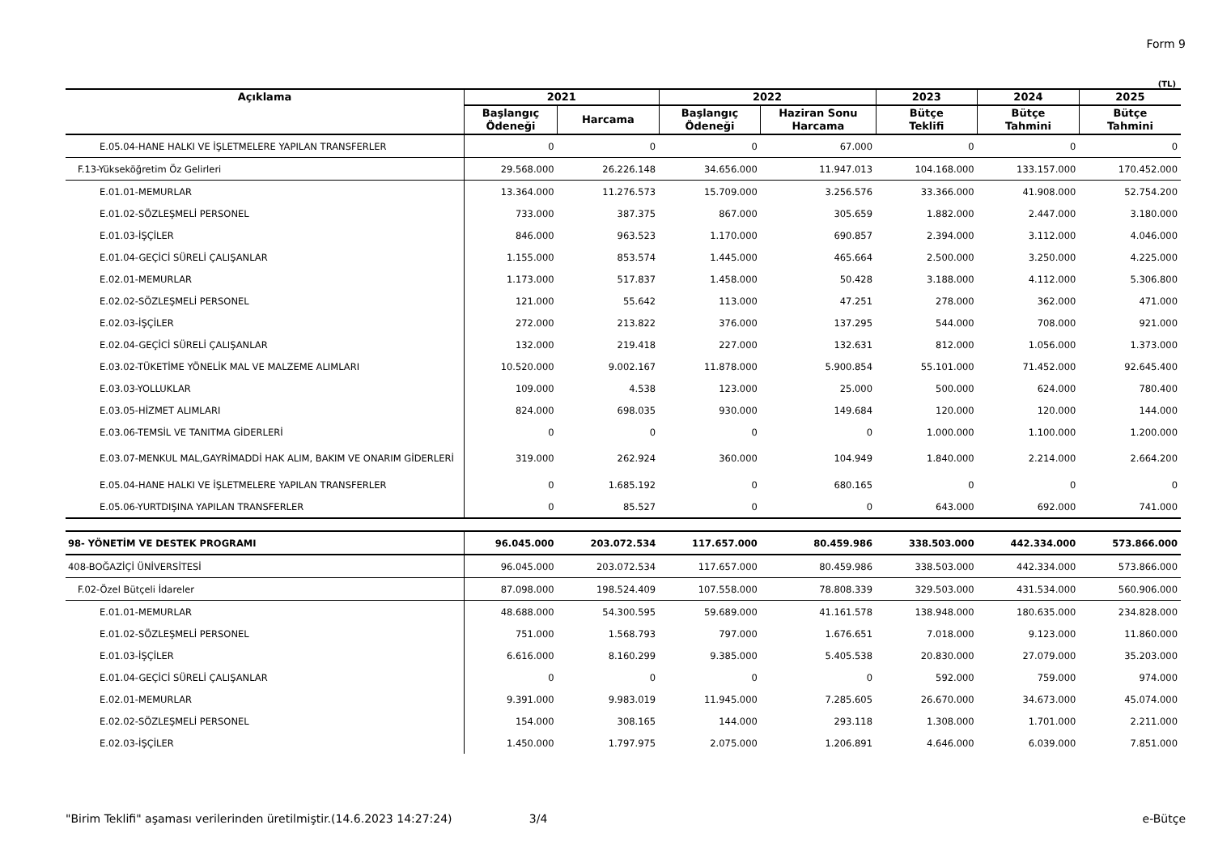Form 9
(TL)
| Açıklama | 2021 | | 2022 | | 2023 | 2024 | 2025 |
| --- | --- | --- | --- | --- | --- | --- | --- |
| | Başlangıç Ödeneği | Harcama | Başlangıç Ödeneği | Haziran Sonu Harcama | Bütçe Teklifi | Bütçe Tahmini | Bütçe Tahmini |
| E.05.04-HANE HALKI VE İŞLETMELERE YAPILAN TRANSFERLER | 0 | 0 | 0 | 67.000 | 0 | 0 | 0 |
| F.13-Yükseköğretim Öz Gelirleri | 29.568.000 | 26.226.148 | 34.656.000 | 11.947.013 | 104.168.000 | 133.157.000 | 170.452.000 |
| E.01.01-MEMURLAR | 13.364.000 | 11.276.573 | 15.709.000 | 3.256.576 | 33.366.000 | 41.908.000 | 52.754.200 |
| E.01.02-SÖZLEŞMELİ PERSONEL | 733.000 | 387.375 | 867.000 | 305.659 | 1.882.000 | 2.447.000 | 3.180.000 |
| E.01.03-İŞÇİLER | 846.000 | 963.523 | 1.170.000 | 690.857 | 2.394.000 | 3.112.000 | 4.046.000 |
| E.01.04-GEÇİCİ SÜRELİ ÇALIŞANLAR | 1.155.000 | 853.574 | 1.445.000 | 465.664 | 2.500.000 | 3.250.000 | 4.225.000 |
| E.02.01-MEMURLAR | 1.173.000 | 517.837 | 1.458.000 | 50.428 | 3.188.000 | 4.112.000 | 5.306.800 |
| E.02.02-SÖZLEŞMELİ PERSONEL | 121.000 | 55.642 | 113.000 | 47.251 | 278.000 | 362.000 | 471.000 |
| E.02.03-İŞÇİLER | 272.000 | 213.822 | 376.000 | 137.295 | 544.000 | 708.000 | 921.000 |
| E.02.04-GEÇİCİ SÜRELİ ÇALIŞANLAR | 132.000 | 219.418 | 227.000 | 132.631 | 812.000 | 1.056.000 | 1.373.000 |
| E.03.02-TÜKETİME YÖNELİK MAL VE MALZEME ALIMLARI | 10.520.000 | 9.002.167 | 11.878.000 | 5.900.854 | 55.101.000 | 71.452.000 | 92.645.400 |
| E.03.03-YOLLUKLAR | 109.000 | 4.538 | 123.000 | 25.000 | 500.000 | 624.000 | 780.400 |
| E.03.05-HİZMET ALIMLARI | 824.000 | 698.035 | 930.000 | 149.684 | 120.000 | 120.000 | 144.000 |
| E.03.06-TEMSİL VE TANITMA GİDERLERİ | 0 | 0 | 0 | 0 | 1.000.000 | 1.100.000 | 1.200.000 |
| E.03.07-MENKUL MAL,GAYRİMADDİ HAK ALIM, BAKIM VE ONARIM GİDERLERİ | 319.000 | 262.924 | 360.000 | 104.949 | 1.840.000 | 2.214.000 | 2.664.200 |
| E.05.04-HANE HALKI VE İŞLETMELERE YAPILAN TRANSFERLER | 0 | 1.685.192 | 0 | 680.165 | 0 | 0 | 0 |
| E.05.06-YURTDIŞINA YAPILAN TRANSFERLER | 0 | 85.527 | 0 | 0 | 643.000 | 692.000 | 741.000 |
| 98- YÖNETİM VE DESTEK PROGRAMI | 96.045.000 | 203.072.534 | 117.657.000 | 80.459.986 | 338.503.000 | 442.334.000 | 573.866.000 |
| 408-BOĞAZİÇİ ÜNİVERSİTESİ | 96.045.000 | 203.072.534 | 117.657.000 | 80.459.986 | 338.503.000 | 442.334.000 | 573.866.000 |
| F.02-Özel Bütçeli İdareler | 87.098.000 | 198.524.409 | 107.558.000 | 78.808.339 | 329.503.000 | 431.534.000 | 560.906.000 |
| E.01.01-MEMURLAR | 48.688.000 | 54.300.595 | 59.689.000 | 41.161.578 | 138.948.000 | 180.635.000 | 234.828.000 |
| E.01.02-SÖZLEŞMELİ PERSONEL | 751.000 | 1.568.793 | 797.000 | 1.676.651 | 7.018.000 | 9.123.000 | 11.860.000 |
| E.01.03-İŞÇİLER | 6.616.000 | 8.160.299 | 9.385.000 | 5.405.538 | 20.830.000 | 27.079.000 | 35.203.000 |
| E.01.04-GEÇİCİ SÜRELİ ÇALIŞANLAR | 0 | 0 | 0 | 0 | 592.000 | 759.000 | 974.000 |
| E.02.01-MEMURLAR | 9.391.000 | 9.983.019 | 11.945.000 | 7.285.605 | 26.670.000 | 34.673.000 | 45.074.000 |
| E.02.02-SÖZLEŞMELİ PERSONEL | 154.000 | 308.165 | 144.000 | 293.118 | 1.308.000 | 1.701.000 | 2.211.000 |
| E.02.03-İŞÇİLER | 1.450.000 | 1.797.975 | 2.075.000 | 1.206.891 | 4.646.000 | 6.039.000 | 7.851.000 |
"Birim Teklifi" aşaması verilerinden üretilmiştir.(14.6.2023 14:27:24) 3/4 e-Bütçe